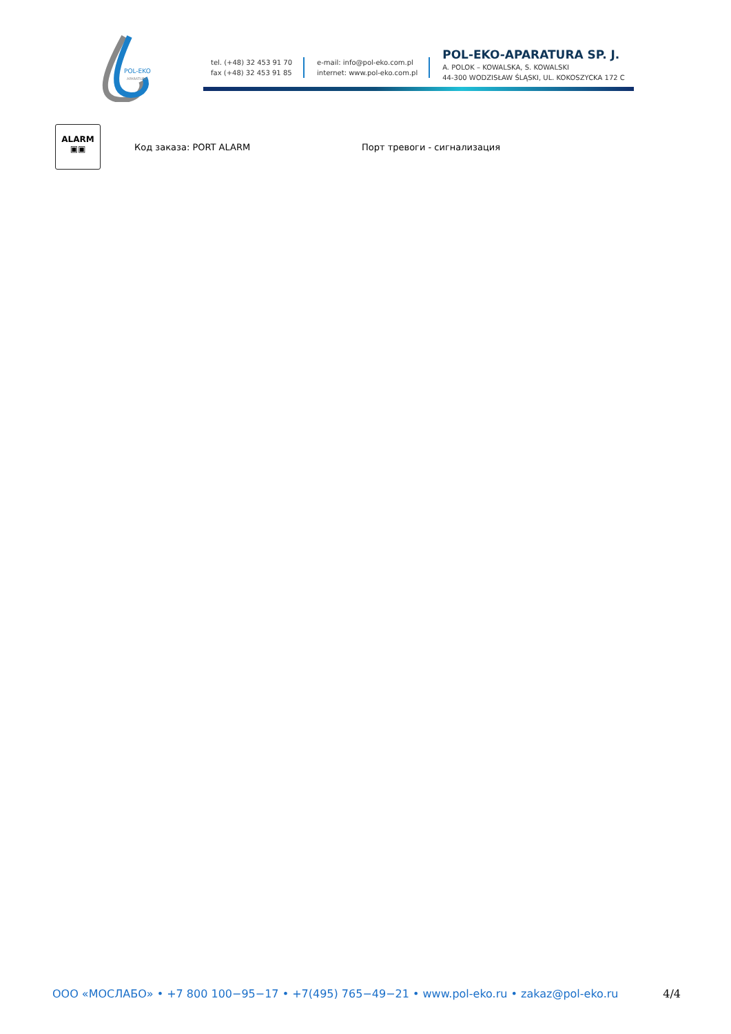POL-EKO
APARATURA
tel. (+48) 32 453 91 70
fax (+48) 32 453 91 85
e-mail: info@pol-eko.com.pl
internet: www.pol-eko.com.pl
POL-EKO-APARATURA SP. J.
A. POLOK – KOWALSKA, S. KOWALSKI
44-300 WODZISŁAW ŚLĄSKI, UL. KOKOSZYCKA 172 C
ALARM
▣▣
Код заказа: PORT ALARM Порт тревоги - сигнализация
ООО «МОСЛАБО» • +7 800 100−95−17 • +7(495) 765−49−21 • www.pol-eko.ru • zakaz@pol-eko.ru 4/4